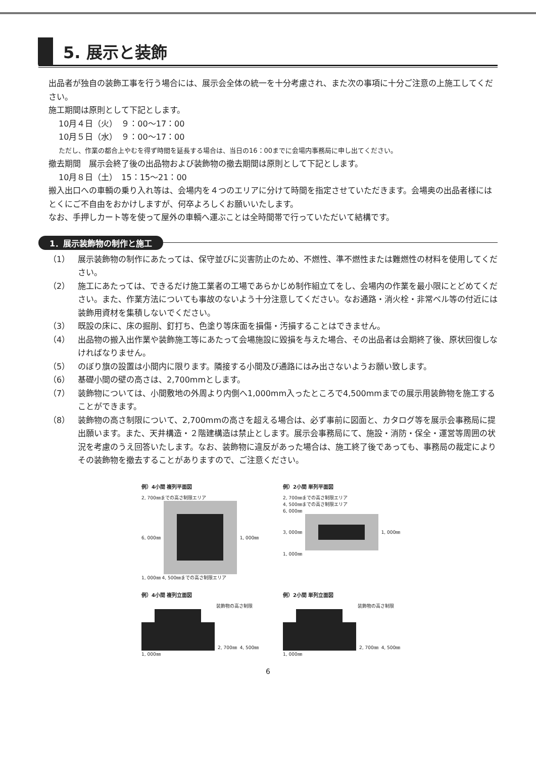5. 展示と装飾
出品者が独自の装飾工事を行う場合には、展示会全体の統一を十分考慮され、また次の事項に十分ご注意の上施工してください。
施工期間は原則として下記とします。
10月４日（火）　９：00〜17：00
10月５日（水）　９：00〜17：00
ただし、作業の都合上やむを得ず時間を延長する場合は、当日の16：00までに会場内事務局に申し出てください。
撤去期間　展示会終了後の出品物および装飾物の撤去期間は原則として下記とします。
10月８日（土）　15：15〜21：00
搬入出口への車輌の乗り入れ等は、会場内を４つのエリアに分けて時間を指定させていただきます。会場奥の出品者様にはとくにご不自由をおかけしますが、何卒よろしくお願いいたします。
なお、手押しカート等を使って屋外の車輌へ運ぶことは全時間帯で行っていただいて結構です。
1．展示装飾物の制作と施工
（1） 展示装飾物の制作にあたっては、保守並びに災害防止のため、不燃性、準不燃性または難燃性の材料を使用してください。
（2） 施工にあたっては、できるだけ施工業者の工場であらかじめ制作組立てをし、会場内の作業を最小限にとどめてください。また、作業方法についても事故のないよう十分注意してください。なお通路・消火栓・非常ベル等の付近には装飾用資材を集積しないでください。
（3） 既設の床に、床の掘削、釘打ち、色塗り等床面を損傷・汚損することはできません。
（4） 出品物の搬入出作業や装飾施工等にあたって会場施設に毀損を与えた場合、その出品者は会期終了後、原状回復しなければなりません。
（5） のぼり旗の設置は小間内に限ります。隣接する小間及び通路にはみ出さないようお願い致します。
（6） 基礎小間の壁の高さは、2,700mmとします。
（7） 装飾物については、小間敷地の外周より内側へ1,000mm入ったところで4,500mmまでの展示用装飾物を施工することができます。
（8） 装飾物の高さ制限について、2,700mmの高さを超える場合は、必ず事前に図面と、カタログ等を展示会事務局に提出願います。また、天井構造・２階建構造は禁止とします。展示会事務局にて、施設・消防・保全・運営等周囲の状況を考慮のうえ回答いたします。なお、装飾物に違反があった場合は、施工終了後であっても、事務局の裁定によりその装飾物を撤去することがありますので、ご注意ください。
例）4小間 複列平面図
2, 700㎜までの高さ制限エリア
6, 000㎜ 1, 000㎜
1, 000㎜ 4, 500㎜までの高さ制限エリア
例）2小間 単列平面図
2, 700㎜までの高さ制限エリア
4, 500㎜までの高さ制限エリア
6, 000㎜
3, 000㎜ 1, 000㎜
1, 000㎜
例）4小間 複列立面図
装飾物の高さ制限
2, 700㎜ 4, 500㎜
1, 000㎜
例）2小間 単列立面図
装飾物の高さ制限
2, 700㎜ 4, 500㎜
1, 000㎜
6